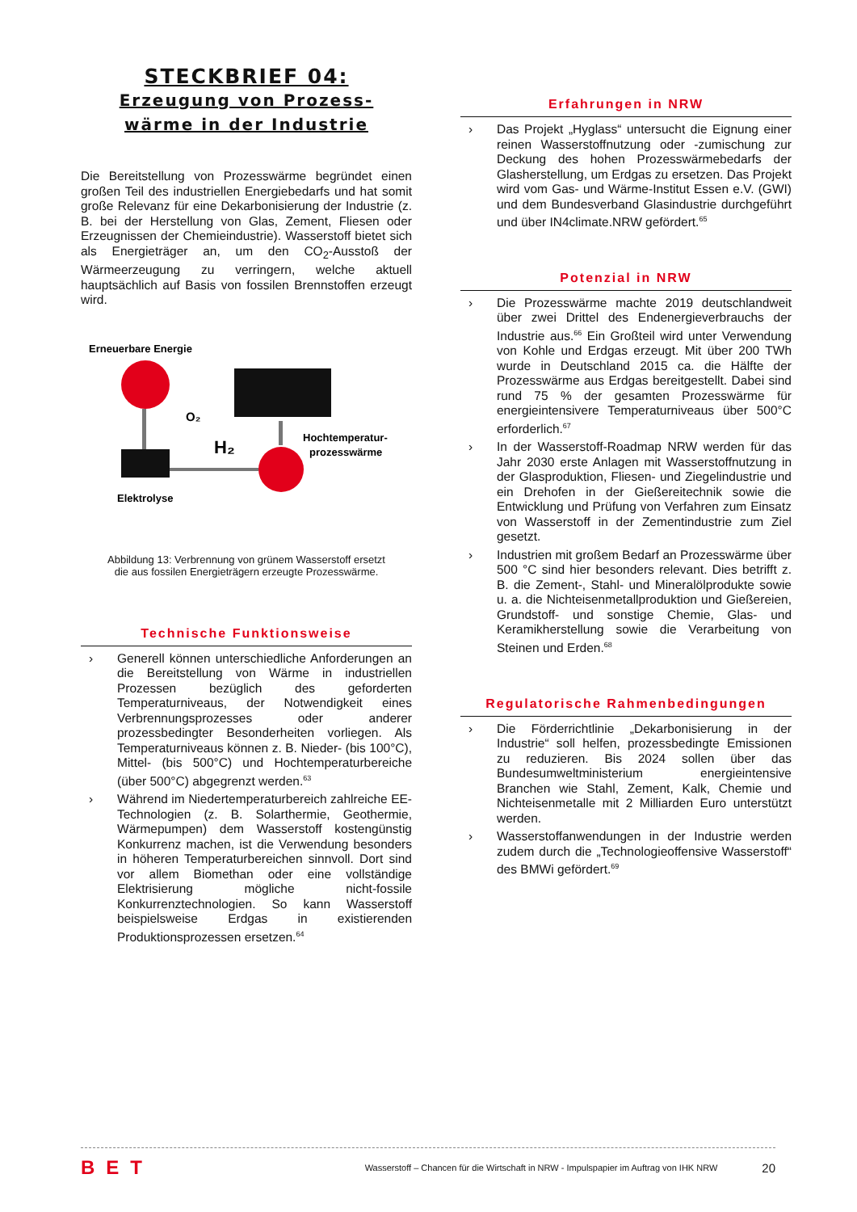STECKBRIEF 04:
Erzeugung von Prozess-
wärme in der Industrie
Die Bereitstellung von Prozesswärme begründet einen großen Teil des industriellen Energiebedarfs und hat somit große Relevanz für eine Dekarbonisierung der Industrie (z. B. bei der Herstellung von Glas, Zement, Fliesen oder Erzeugnissen der Chemieindustrie). Wasserstoff bietet sich als Energieträger an, um den CO<sub>2</sub>-Ausstoß der Wärmeerzeugung zu verringern, welche aktuell hauptsächlich auf Basis von fossilen Brennstoffen erzeugt wird.
Erneuerbare Energie
O₂
H₂
Hochtemperatur-
prozesswärme
Elektrolyse
Abbildung 13: Verbrennung von grünem Wasserstoff ersetzt
die aus fossilen Energieträgern erzeugte Prozesswärme.
Technische Funktionsweise
› Generell können unterschiedliche Anforderungen an die Bereitstellung von Wärme in industriellen Prozessen bezüglich des geforderten Temperaturniveaus, der Notwendigkeit eines Verbrennungsprozesses oder anderer prozessbedingter Besonderheiten vorliegen. Als Temperaturniveaus können z. B. Nieder- (bis 100°C), Mittel- (bis 500°C) und Hochtemperaturbereiche (über 500°C) abgegrenzt werden.<sup>63</sup>
› Während im Niedertemperaturbereich zahlreiche EE-Technologien (z. B. Solarthermie, Geothermie, Wärmepumpen) dem Wasserstoff kostengünstig Konkurrenz machen, ist die Verwendung besonders in höheren Temperaturbereichen sinnvoll. Dort sind vor allem Biomethan oder eine vollständige Elektrisierung mögliche nicht-fossile Konkurrenztechnologien. So kann Wasserstoff beispielsweise Erdgas in existierenden Produktionsprozessen ersetzen.<sup>64</sup>
Erfahrungen in NRW
› Das Projekt „Hyglass“ untersucht die Eignung einer reinen Wasserstoffnutzung oder -zumischung zur Deckung des hohen Prozesswärmebedarfs der Glasherstellung, um Erdgas zu ersetzen. Das Projekt wird vom Gas- und Wärme-Institut Essen e.V. (GWI) und dem Bundesverband Glasindustrie durchgeführt und über IN4climate.NRW gefördert.<sup>65</sup>
Potenzial in NRW
› Die Prozesswärme machte 2019 deutschlandweit über zwei Drittel des Endenergieverbrauchs der Industrie aus.<sup>66</sup> Ein Großteil wird unter Verwendung von Kohle und Erdgas erzeugt. Mit über 200 TWh wurde in Deutschland 2015 ca. die Hälfte der Prozesswärme aus Erdgas bereitgestellt. Dabei sind rund 75 % der gesamten Prozesswärme für energieintensivere Temperaturniveaus über 500°C erforderlich.<sup>67</sup>
› In der Wasserstoff-Roadmap NRW werden für das Jahr 2030 erste Anlagen mit Wasserstoffnutzung in der Glasproduktion, Fliesen- und Ziegelindustrie und ein Drehofen in der Gießereitechnik sowie die Entwicklung und Prüfung von Verfahren zum Einsatz von Wasserstoff in der Zementindustrie zum Ziel gesetzt.
› Industrien mit großem Bedarf an Prozesswärme über 500 °C sind hier besonders relevant. Dies betrifft z. B. die Zement-, Stahl- und Mineralölprodukte sowie u. a. die Nichteisenmetallproduktion und Gießereien, Grundstoff- und sonstige Chemie, Glas- und Keramikherstellung sowie die Verarbeitung von Steinen und Erden.<sup>68</sup>
Regulatorische Rahmenbedingungen
› Die Förderrichtlinie „Dekarbonisierung in der Industrie“ soll helfen, prozessbedingte Emissionen zu reduzieren. Bis 2024 sollen über das Bundesumweltministerium energieintensive Branchen wie Stahl, Zement, Kalk, Chemie und Nichteisenmetalle mit 2 Milliarden Euro unterstützt werden.
› Wasserstoffanwendungen in der Industrie werden zudem durch die „Technologieoffensive Wasserstoff“ des BMWi gefördert.<sup>69</sup>
BET Wasserstoff – Chancen für die Wirtschaft in NRW - Impulspapier im Auftrag von IHK NRW 20